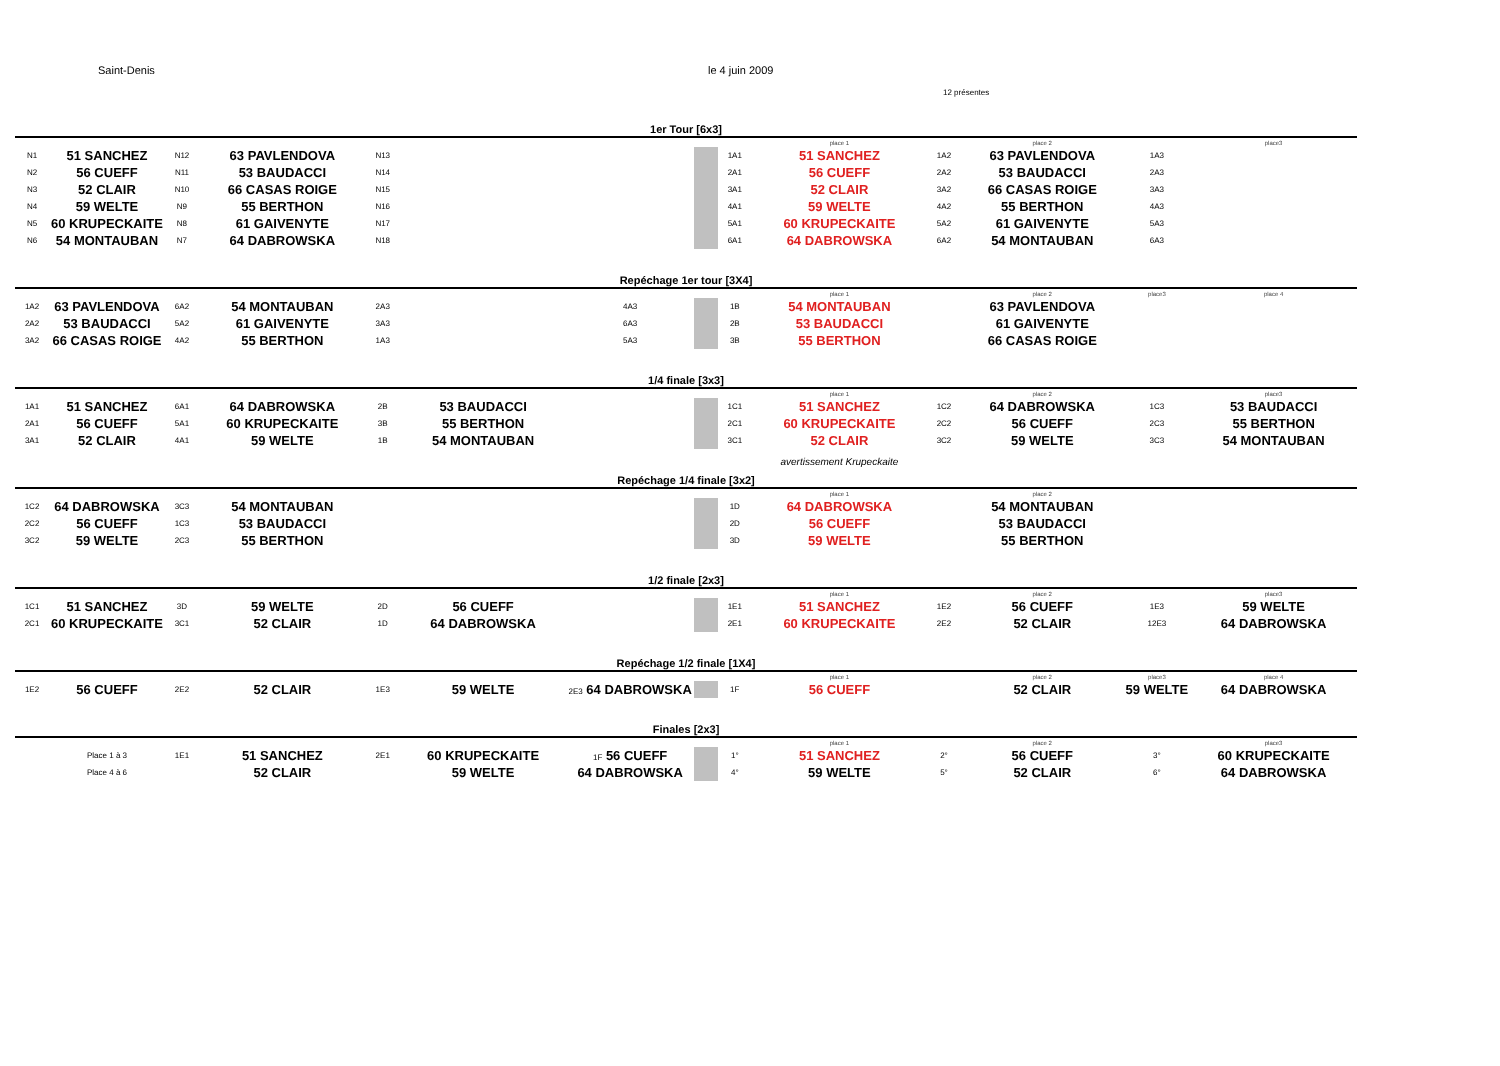Saint-Denis le 4 juin 2009
12 présentes
| 1er Tour [6x3] | | | | | | | | | | | | | |
| | | | | | | | | | place 1 | | place 2 | | place3 |
| N1 | 51 SANCHEZ | N12 | 63 PAVLENDOVA | N13 | | | | 1A1 | 51 SANCHEZ | 1A2 | 63 PAVLENDOVA | 1A3 | |
| N2 | 56 CUEFF | N11 | 53 BAUDACCI | N14 | | | | 2A1 | 56 CUEFF | 2A2 | 53 BAUDACCI | 2A3 | |
| N3 | 52 CLAIR | N10 | 66 CASAS ROIGE | N15 | | | | 3A1 | 52 CLAIR | 3A2 | 66 CASAS ROIGE | 3A3 | |
| N4 | 59 WELTE | N9 | 55 BERTHON | N16 | | | | 4A1 | 59 WELTE | 4A2 | 55 BERTHON | 4A3 | |
| N5 | 60 KRUPECKAITE | N8 | 61 GAIVENYTE | N17 | | | | 5A1 | 60 KRUPECKAITE | 5A2 | 61 GAIVENYTE | 5A3 | |
| N6 | 54 MONTAUBAN | N7 | 64 DABROWSKA | N18 | | | | 6A1 | 64 DABROWSKA | 6A2 | 54 MONTAUBAN | 6A3 | |
| Repéchage 1er tour [3X4] | | | | | | | | | | | | | |
| | | | | | | | | | place 1 | | place 2 | place3 | place 4 |
| 1A2 | 63 PAVLENDOVA | 6A2 | 54 MONTAUBAN | 2A3 | | 4A3 | | 1B | 54 MONTAUBAN | | 63 PAVLENDOVA | | |
| 2A2 | 53 BAUDACCI | 5A2 | 61 GAIVENYTE | 3A3 | | 6A3 | | 2B | 53 BAUDACCI | | 61 GAIVENYTE | | |
| 3A2 | 66 CASAS ROIGE | 4A2 | 55 BERTHON | 1A3 | | 5A3 | | 3B | 55 BERTHON | | 66 CASAS ROIGE | | |
| 1/4 finale [3x3] | | | | | | | | | | | | | |
| | | | | | | | | | place 1 | | place 2 | | place3 |
| 1A1 | 51 SANCHEZ | 6A1 | 64 DABROWSKA | 2B | 53 BAUDACCI | | | 1C1 | 51 SANCHEZ | 1C2 | 64 DABROWSKA | 1C3 | 53 BAUDACCI |
| 2A1 | 56 CUEFF | 5A1 | 60 KRUPECKAITE | 3B | 55 BERTHON | | | 2C1 | 60 KRUPECKAITE | 2C2 | 56 CUEFF | 2C3 | 55 BERTHON |
| 3A1 | 52 CLAIR | 4A1 | 59 WELTE | 1B | 54 MONTAUBAN | | | 3C1 | 52 CLAIR | 3C2 | 59 WELTE | 3C3 | 54 MONTAUBAN |
| | | | | | | | | | avertissement Krupeckaite | | | | |
| Repéchage 1/4 finale [3x2] | | | | | | | | | | | | | |
| | | | | | | | | | place 1 | | place 2 | | |
| 1C2 | 64 DABROWSKA | 3C3 | 54 MONTAUBAN | | | | | 1D | 64 DABROWSKA | | 54 MONTAUBAN | | |
| 2C2 | 56 CUEFF | 1C3 | 53 BAUDACCI | | | | | 2D | 56 CUEFF | | 53 BAUDACCI | | |
| 3C2 | 59 WELTE | 2C3 | 55 BERTHON | | | | | 3D | 59 WELTE | | 55 BERTHON | | |
| 1/2 finale [2x3] | | | | | | | | | | | | | |
| | | | | | | | | | place 1 | | place 2 | | place3 |
| 1C1 | 51 SANCHEZ | 3D | 59 WELTE | 2D | 56 CUEFF | | | 1E1 | 51 SANCHEZ | 1E2 | 56 CUEFF | 1E3 | 59 WELTE |
| 2C1 | 60 KRUPECKAITE | 3C1 | 52 CLAIR | 1D | 64 DABROWSKA | | | 2E1 | 60 KRUPECKAITE | 2E2 | 52 CLAIR | 12E3 | 64 DABROWSKA |
| Repéchage 1/2 finale [1X4] | | | | | | | | | | | | | |
| | | | | | | | | | place 1 | | place 2 | place3 | place 4 |
| 1E2 | 56 CUEFF | 2E2 | 52 CLAIR | 1E3 | 59 WELTE | 2E3 64 DABROWSKA | | 1F | 56 CUEFF | | 52 CLAIR | 59 WELTE | 64 DABROWSKA |
| Finales [2x3] | | | | | | | | | | | | | |
| | | | | | | | | | place 1 | | place 2 | | place3 |
| | Place 1 à 3 | 1E1 | 51 SANCHEZ | 2E1 | 60 KRUPECKAITE | 1F 56 CUEFF | | 1° | 51 SANCHEZ | 2° | 56 CUEFF | 3° | 60 KRUPECKAITE |
| | Place 4 à 6 | | 52 CLAIR | | 59 WELTE | 64 DABROWSKA | | 4° | 59 WELTE | 5° | 52 CLAIR | 6° | 64 DABROWSKA |